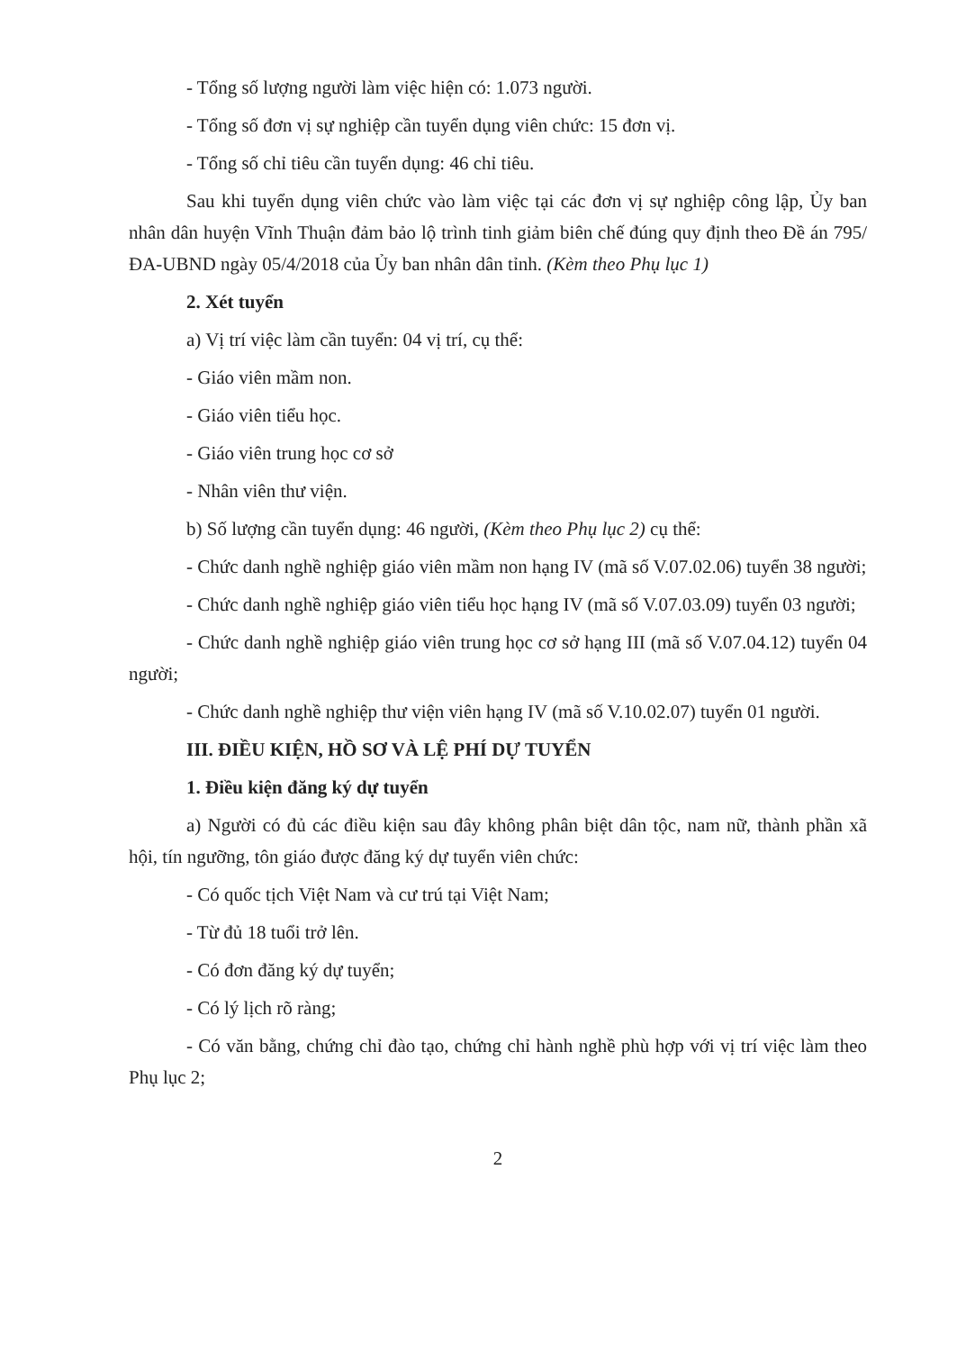- Tổng số lượng người làm việc hiện có: 1.073 người.
- Tổng số đơn vị sự nghiệp cần tuyển dụng viên chức: 15 đơn vị.
- Tổng số chỉ tiêu cần tuyển dụng: 46 chỉ tiêu.
Sau khi tuyển dụng viên chức vào làm việc tại các đơn vị sự nghiệp công lập, Ủy ban nhân dân huyện Vĩnh Thuận đảm bảo lộ trình tinh giảm biên chế đúng quy định theo Đề án 795/ĐA-UBND ngày 05/4/2018 của Ủy ban nhân dân tỉnh. (Kèm theo Phụ lục 1)
2. Xét tuyển
a) Vị trí việc làm cần tuyển: 04 vị trí, cụ thể:
- Giáo viên mầm non.
- Giáo viên tiểu học.
- Giáo viên trung học cơ sở
- Nhân viên thư viện.
b) Số lượng cần tuyển dụng: 46 người, (Kèm theo Phụ lục 2) cụ thể:
- Chức danh nghề nghiệp giáo viên mầm non hạng IV (mã số V.07.02.06) tuyển 38 người;
- Chức danh nghề nghiệp giáo viên tiểu học hạng IV (mã số V.07.03.09) tuyển 03 người;
- Chức danh nghề nghiệp giáo viên trung học cơ sở hạng III (mã số V.07.04.12) tuyển 04 người;
- Chức danh nghề nghiệp thư viện viên hạng IV (mã số V.10.02.07) tuyển 01 người.
III. ĐIỀU KIỆN, HỒ SƠ VÀ LỆ PHÍ DỰ TUYỂN
1. Điều kiện đăng ký dự tuyển
a) Người có đủ các điều kiện sau đây không phân biệt dân tộc, nam nữ, thành phần xã hội, tín ngưỡng, tôn giáo được đăng ký dự tuyển viên chức:
- Có quốc tịch Việt Nam và cư trú tại Việt Nam;
- Từ đủ 18 tuổi trở lên.
- Có đơn đăng ký dự tuyển;
- Có lý lịch rõ ràng;
- Có văn bằng, chứng chỉ đào tạo, chứng chỉ hành nghề phù hợp với vị trí việc làm theo Phụ lục 2;
2